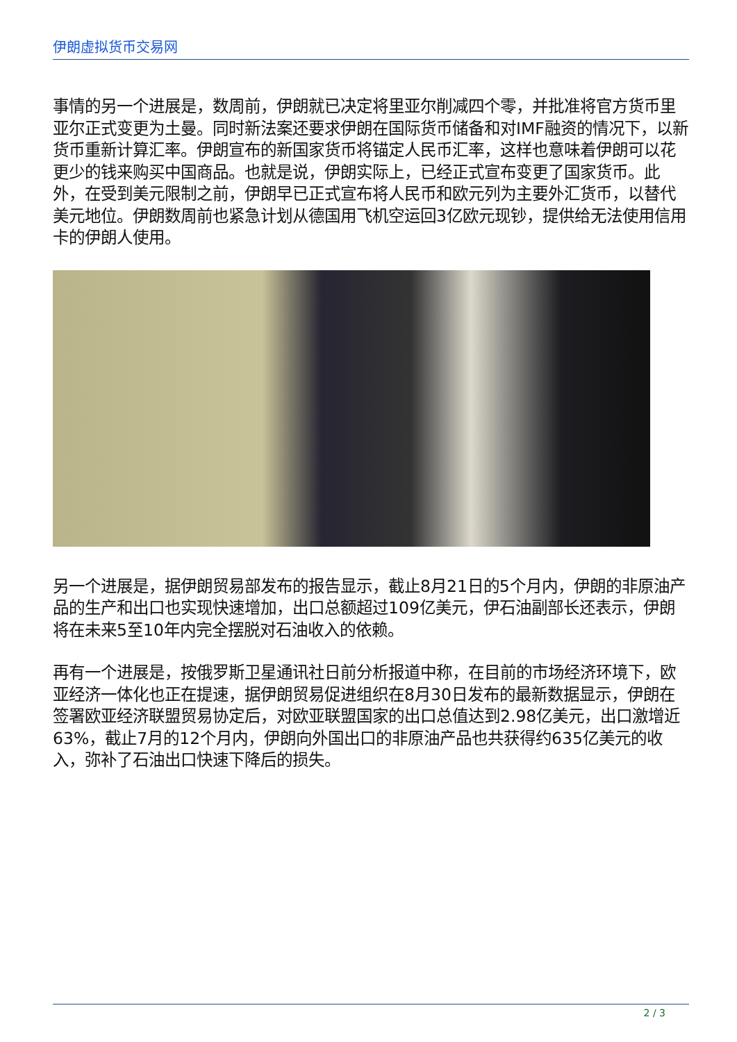伊朗虚拟货币交易网
事情的另一个进展是，数周前，伊朗就已决定将里亚尔削减四个零，并批准将官方货币里亚尔正式变更为土曼。同时新法案还要求伊朗在国际货币储备和对IMF融资的情况下，以新货币重新计算汇率。伊朗宣布的新国家货币将锚定人民币汇率，这样也意味着伊朗可以花更少的钱来购买中国商品。也就是说，伊朗实际上，已经正式宣布变更了国家货币。此外，在受到美元限制之前，伊朗早已正式宣布将人民币和欧元列为主要外汇货币，以替代美元地位。伊朗数周前也紧急计划从德国用飞机空运回3亿欧元现钞，提供给无法使用信用卡的伊朗人使用。
另一个进展是，据伊朗贸易部发布的报告显示，截止8月21日的5个月内，伊朗的非原油产品的生产和出口也实现快速增加，出口总额超过109亿美元，伊石油副部长还表示，伊朗将在未来5至10年内完全摆脱对石油收入的依赖。
再有一个进展是，按俄罗斯卫星通讯社日前分析报道中称，在目前的市场经济环境下，欧亚经济一体化也正在提速，据伊朗贸易促进组织在8月30日发布的最新数据显示，伊朗在签署欧亚经济联盟贸易协定后，对欧亚联盟国家的出口总值达到2.98亿美元，出口激增近63%，截止7月的12个月内，伊朗向外国出口的非原油产品也共获得约635亿美元的收入，弥补了石油出口快速下降后的损失。
2 / 3